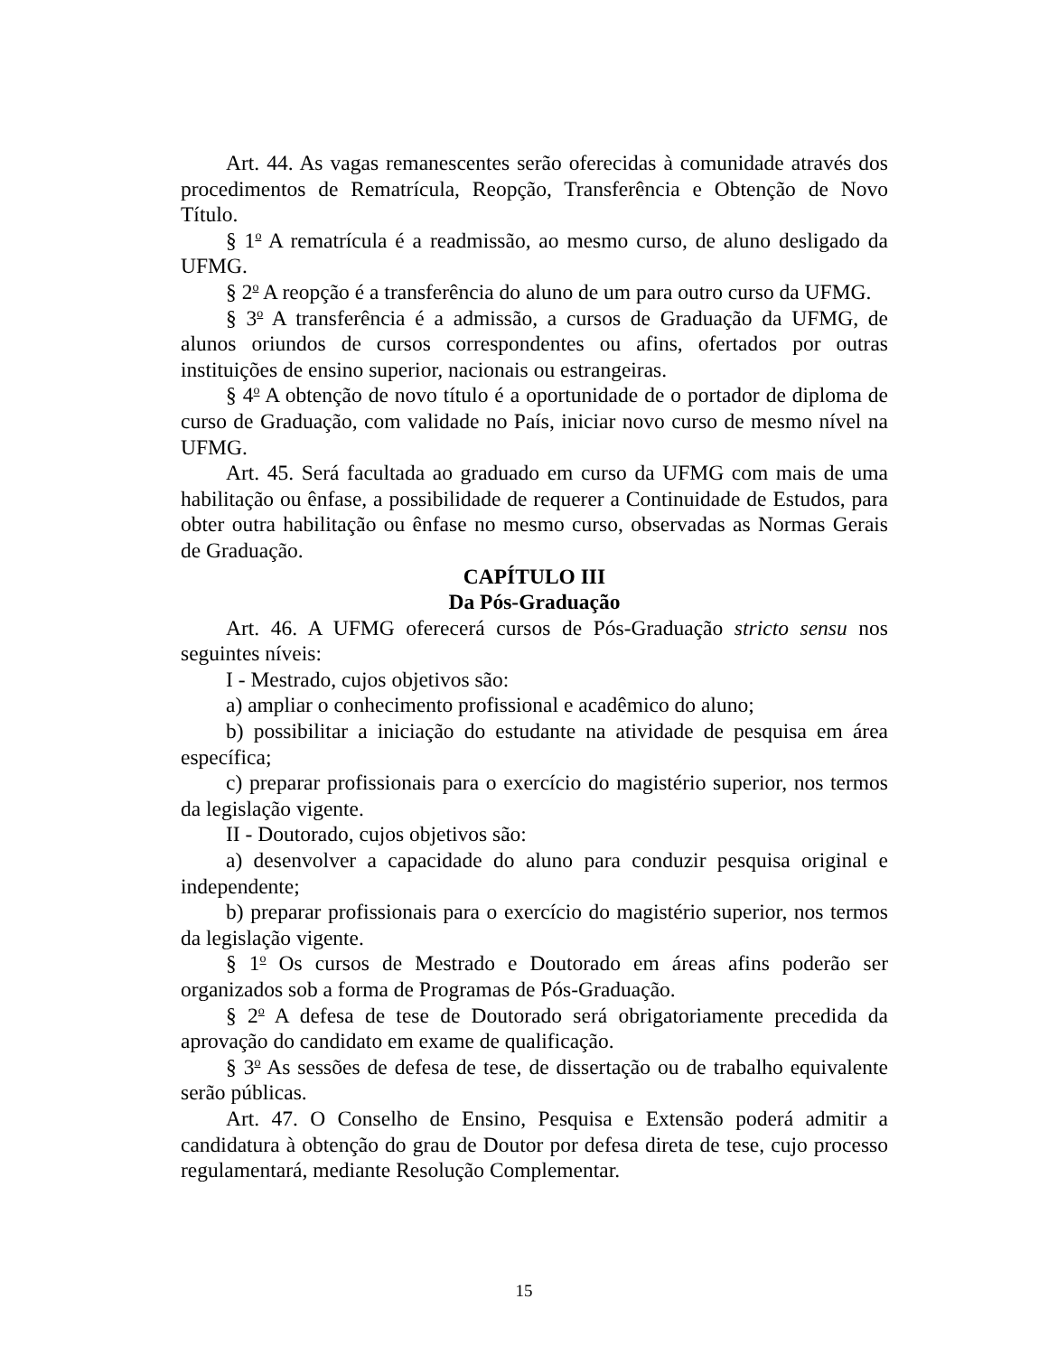Art. 44. As vagas remanescentes serão oferecidas à comunidade através dos procedimentos de Rematrícula, Reopção, Transferência e Obtenção de Novo Título.
§ 1<sup>o</sup> A rematrícula é a readmissão, ao mesmo curso, de aluno desligado da UFMG.
§ 2<sup>o</sup> A reopção é a transferência do aluno de um para outro curso da UFMG.
§ 3<sup>o</sup> A transferência é a admissão, a cursos de Graduação da UFMG, de alunos oriundos de cursos correspondentes ou afins, ofertados por outras instituições de ensino superior, nacionais ou estrangeiras.
§ 4<sup>o</sup> A obtenção de novo título é a oportunidade de o portador de diploma de curso de Graduação, com validade no País, iniciar novo curso de mesmo nível na UFMG.
Art. 45. Será facultada ao graduado em curso da UFMG com mais de uma habilitação ou ênfase, a possibilidade de requerer a Continuidade de Estudos, para obter outra habilitação ou ênfase no mesmo curso, observadas as Normas Gerais de Graduação.
CAPÍTULO III
Da Pós-Graduação
Art. 46. A UFMG oferecerá cursos de Pós-Graduação stricto sensu nos seguintes níveis:
I - Mestrado, cujos objetivos são:
a) ampliar o conhecimento profissional e acadêmico do aluno;
b) possibilitar a iniciação do estudante na atividade de pesquisa em área específica;
c) preparar profissionais para o exercício do magistério superior, nos termos da legislação vigente.
II - Doutorado, cujos objetivos são:
a) desenvolver a capacidade do aluno para conduzir pesquisa original e independente;
b) preparar profissionais para o exercício do magistério superior, nos termos da legislação vigente.
§ 1<sup>o</sup> Os cursos de Mestrado e Doutorado em áreas afins poderão ser organizados sob a forma de Programas de Pós-Graduação.
§ 2<sup>o</sup> A defesa de tese de Doutorado será obrigatoriamente precedida da aprovação do candidato em exame de qualificação.
§ 3<sup>o</sup> As sessões de defesa de tese, de dissertação ou de trabalho equivalente serão públicas.
Art. 47. O Conselho de Ensino, Pesquisa e Extensão poderá admitir a candidatura à obtenção do grau de Doutor por defesa direta de tese, cujo processo regulamentará, mediante Resolução Complementar.
15